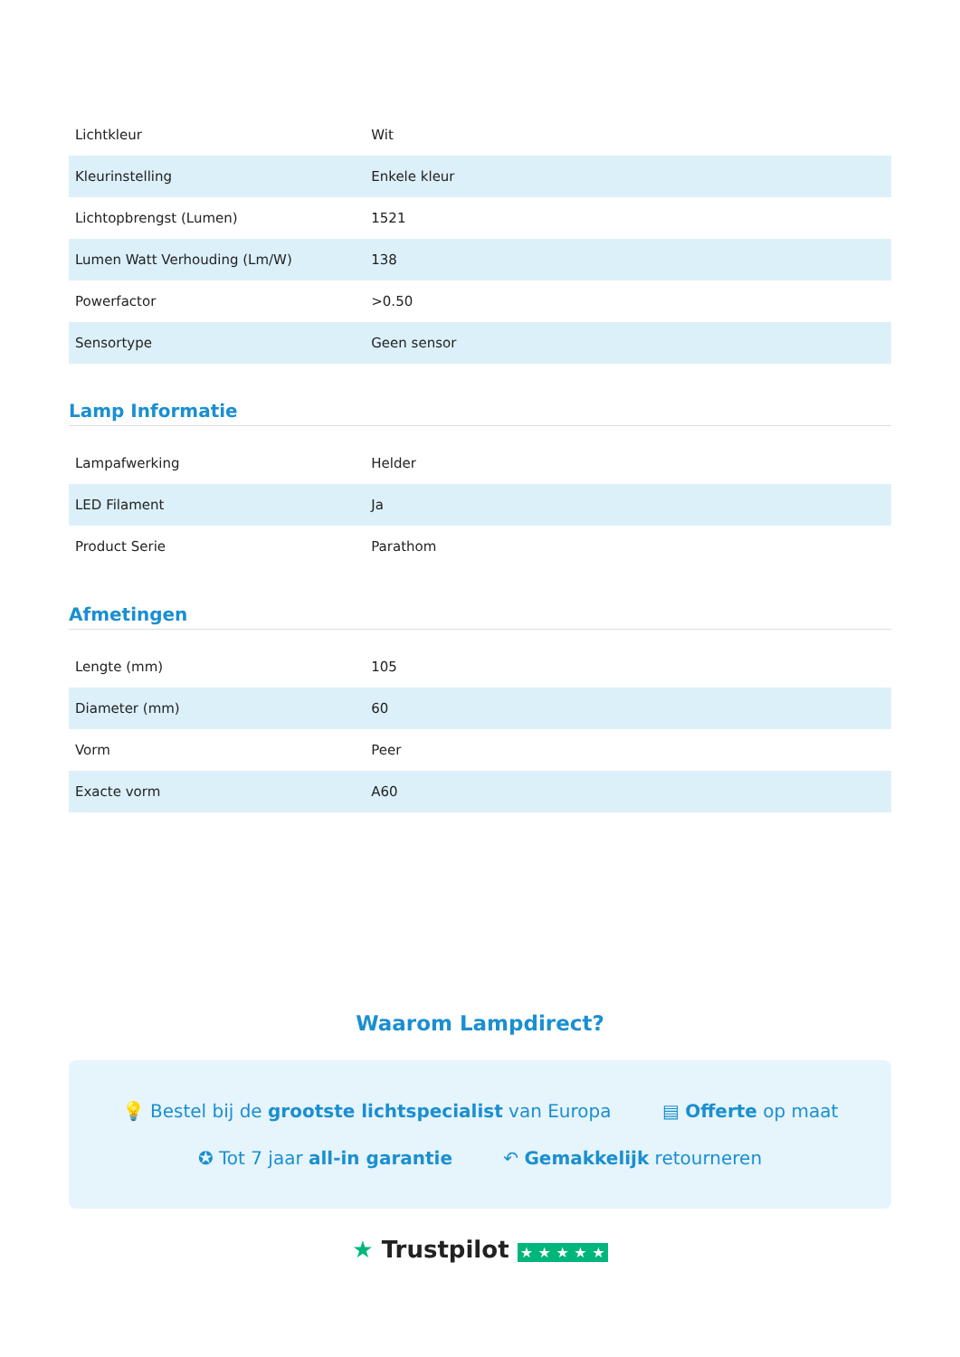| Lichtkleur | Wit |
| Kleurinstelling | Enkele kleur |
| Lichtopbrengst (Lumen) | 1521 |
| Lumen Watt Verhouding (Lm/W) | 138 |
| Powerfactor | >0.50 |
| Sensortype | Geen sensor |
Lamp Informatie
| Lampafwerking | Helder |
| LED Filament | Ja |
| Product Serie | Parathom |
Afmetingen
| Lengte (mm) | 105 |
| Diameter (mm) | 60 |
| Vorm | Peer |
| Exacte vorm | A60 |
Waarom Lampdirect?
💡 Bestel bij de grootste lichtspecialist van Europa ▤ Offerte op maat
✪ Tot 7 jaar all-in garantie ↶ Gemakkelijk retourneren
★ Trustpilot ★ ★ ★ ★ ★